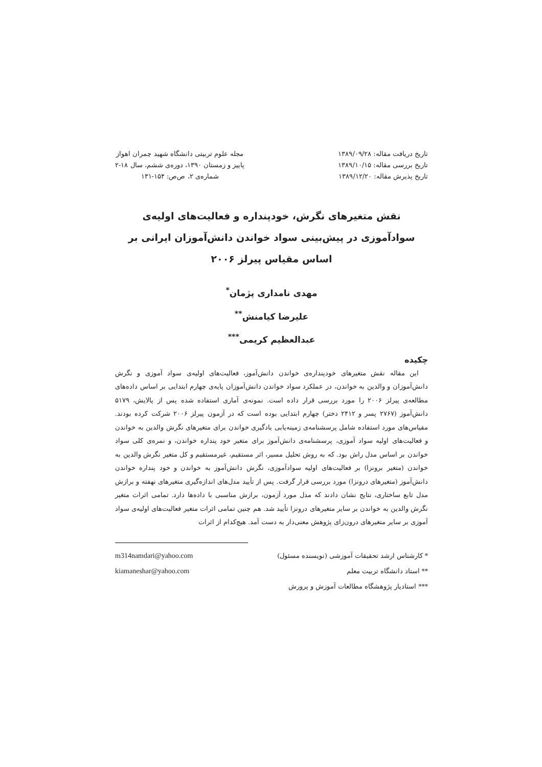تاریخ دریافت مقاله: ۱۳۸۹/۰۹/۲۸
تاریخ بررسی مقاله: ۱۳۸۹/۱۰/۱۵
تاریخ پذیرش مقاله: ۱۳۸۹/۱۲/۲۰
مجله علوم تربیتی دانشگاه شهید چمران اهواز
پاییز و زمستان ۱۳۹۰، دوره‌ی ششم، سال ۱۸-۲
شماره‌ی ۲، ص‌ص: ۱۵۴-۱۳۱
نقش متغیرهای نگرش، خودپنداره و فعالیت‌های اولیه‌ی سوادآموزی در پیش‌بینی سواد خواندن دانش‌آموزان ایرانی بر اساس مقیاس پیرلز ۲۰۰۶
مهدی نامداری پژمان<sup>*</sup>
علیرضا کیامنش<sup>**</sup>
عبدالعظیم کریمی<sup>***</sup>
چکیده
این مقاله نقش متغیرهای خودپنداره‌ی خواندن دانش‌آموز، فعالیت‌های اولیه‌ی سواد آموزی و نگرش دانش‌آموزان و والدین به خواندن، در عملکرد سواد خواندن دانش‌آموزان پایه‌ی چهارم ابتدایی بر اساس داده‌های مطالعه‌ی پیرلز ۲۰۰۶ را مورد بررسی قرار داده است. نمونه‌ی آماری استفاده شده پس از پالایش، ۵۱۷۹ دانش‌آموز (۲۷۶۷ پسر و ۲۴۱۲ دختر) چهارم ابتدایی بوده است که در آزمون پیرلز ۲۰۰۶ شرکت کرده بودند. مقیاس‌های مورد استفاده شامل پرسشنامه‌ی زمینه‌یابی یادگیری خواندن برای متغیرهای نگرش والدین به خواندن و فعالیت‌های اولیه سواد آموزی، پرسشنامه‌ی دانش‌آموز برای متغیر خود پنداره خواندن، و نمره‌ی کلی سواد خواندن بر اساس مدل راش بود. که به روش تحلیل مسیر، اثر مستقیم، غیرمستقیم و کل متغیر نگرش والدین به خواندن (متغیر برونزا) بر فعالیت‌های اولیه سوادآموزی، نگرش دانش‌آموز به خواندن و خود پنداره خواندن دانش‌آموز (متغیرهای درونزا) مورد بررسی قرار گرفت. پس از تأیید مدل‌های اندازه‌گیری متغیرهای نهفته و برازش مدل تابع ساختاری، نتایج نشان دادند که مدل مورد آزمون، برازش مناسبی با داده‌ها دارد. تمامی اثرات متغیر نگرش والدین به خواندن بر سایر متغیرهای درونزا تأیید شد. هم چنین تمامی اثرات متغیر فعالیت‌های اولیه‌ی سواد آموزی بر سایر متغیرهای درون‌زای پژوهش معنی‌دار به دست آمد. هیچ‌کدام از اثرات
* کارشناس ارشد تحقیقات آموزشی (نویسنده مسئول) m314namdari@yahoo.com
** استاد دانشگاه تربیت معلم kiamaneshar@yahoo.com
*** استادیار پژوهشگاه مطالعات آموزش و پرورش